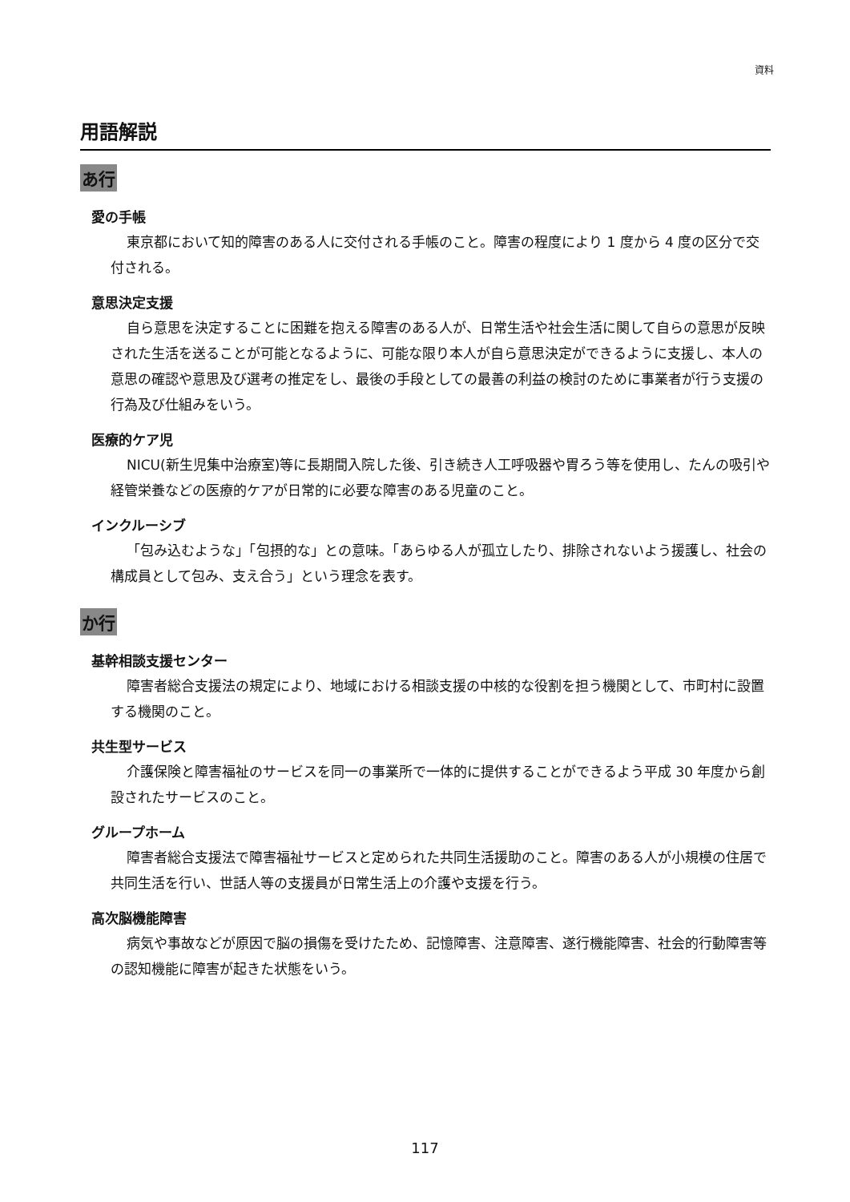資料
用語解説
あ行
愛の手帳
東京都において知的障害のある人に交付される手帳のこと。障害の程度により 1 度から 4 度の区分で交付される。
意思決定支援
自ら意思を決定することに困難を抱える障害のある人が、日常生活や社会生活に関して自らの意思が反映された生活を送ることが可能となるように、可能な限り本人が自ら意思決定ができるように支援し、本人の意思の確認や意思及び選考の推定をし、最後の手段としての最善の利益の検討のために事業者が行う支援の行為及び仕組みをいう。
医療的ケア児
NICU(新生児集中治療室)等に長期間入院した後、引き続き人工呼吸器や胃ろう等を使用し、たんの吸引や経管栄養などの医療的ケアが日常的に必要な障害のある児童のこと。
インクルーシブ
「包み込むような」「包摂的な」との意味。「あらゆる人が孤立したり、排除されないよう援護し、社会の構成員として包み、支え合う」という理念を表す。
か行
基幹相談支援センター
障害者総合支援法の規定により、地域における相談支援の中核的な役割を担う機関として、市町村に設置する機関のこと。
共生型サービス
介護保険と障害福祉のサービスを同一の事業所で一体的に提供することができるよう平成 30 年度から創設されたサービスのこと。
グループホーム
障害者総合支援法で障害福祉サービスと定められた共同生活援助のこと。障害のある人が小規模の住居で共同生活を行い、世話人等の支援員が日常生活上の介護や支援を行う。
高次脳機能障害
病気や事故などが原因で脳の損傷を受けたため、記憶障害、注意障害、遂行機能障害、社会的行動障害等の認知機能に障害が起きた状態をいう。
117